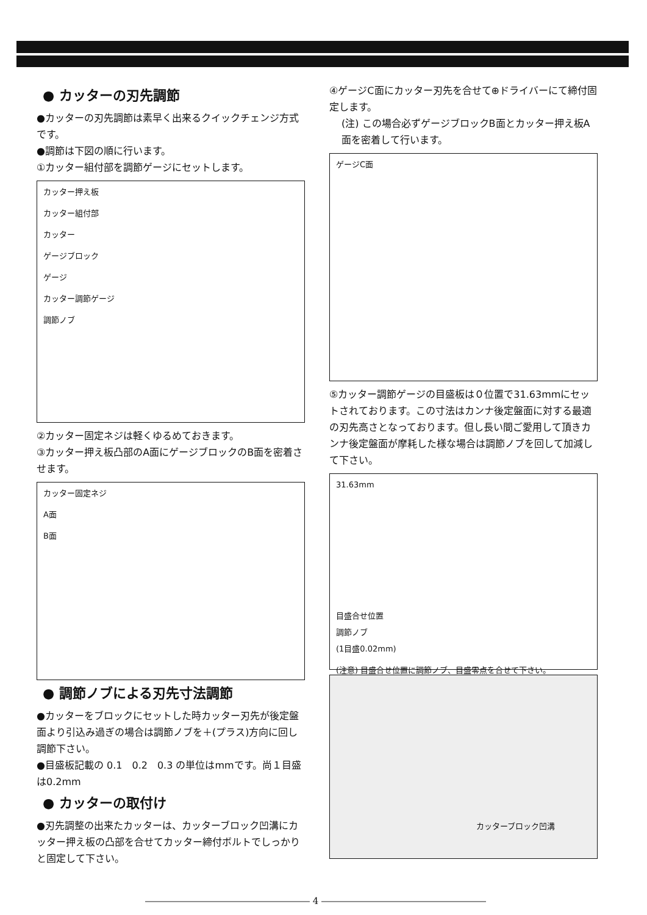● カッターの刃先調節
●カッターの刃先調節は素早く出来るクイックチェンジ方式です。
●調節は下図の順に行います。
①カッター組付部を調節ゲージにセットします。
カッター押え板
カッター組付部
カッター
ゲージブロック
ゲージ
カッター調節ゲージ
調節ノブ
②カッター固定ネジは軽くゆるめておきます。
③カッター押え板凸部のA面にゲージブロックのB面を密着させます。
カッター固定ネジ
A面
B面
● 調節ノブによる刃先寸法調節
●カッターをブロックにセットした時カッター刃先が後定盤面より引込み過ぎの場合は調節ノブを＋(プラス)方向に回し調節下さい。
●目盛板記載の 0.1　0.2　0.3 の単位はmmです。尚１目盛は0.2mm
● カッターの取付け
●刃先調整の出来たカッターは、カッターブロック凹溝にカッター押え板の凸部を合せてカッター締付ボルトでしっかりと固定して下さい。
④ゲージC面にカッター刃先を合せて⊕ドライバーにて締付固定します。
(注) この場合必ずゲージブロックB面とカッター押え板A面を密着して行います。
ゲージC面
⑤カッター調節ゲージの目盛板は０位置で31.63mmにセットされております。この寸法はカンナ後定盤面に対する最適の刃先高さとなっております。但し長い間ご愛用して頂きカンナ後定盤面が摩耗した様な場合は調節ノブを回して加減して下さい。
31.63mm
目盛合せ位置
調節ノブ
(1目盛0.02mm)
(注意) 目盛合せ位置に調節ノブ、目盛零点を合せて下さい。
カッターブロック凹溝
―――――――――――――――――― 4 ――――――――――――――――――